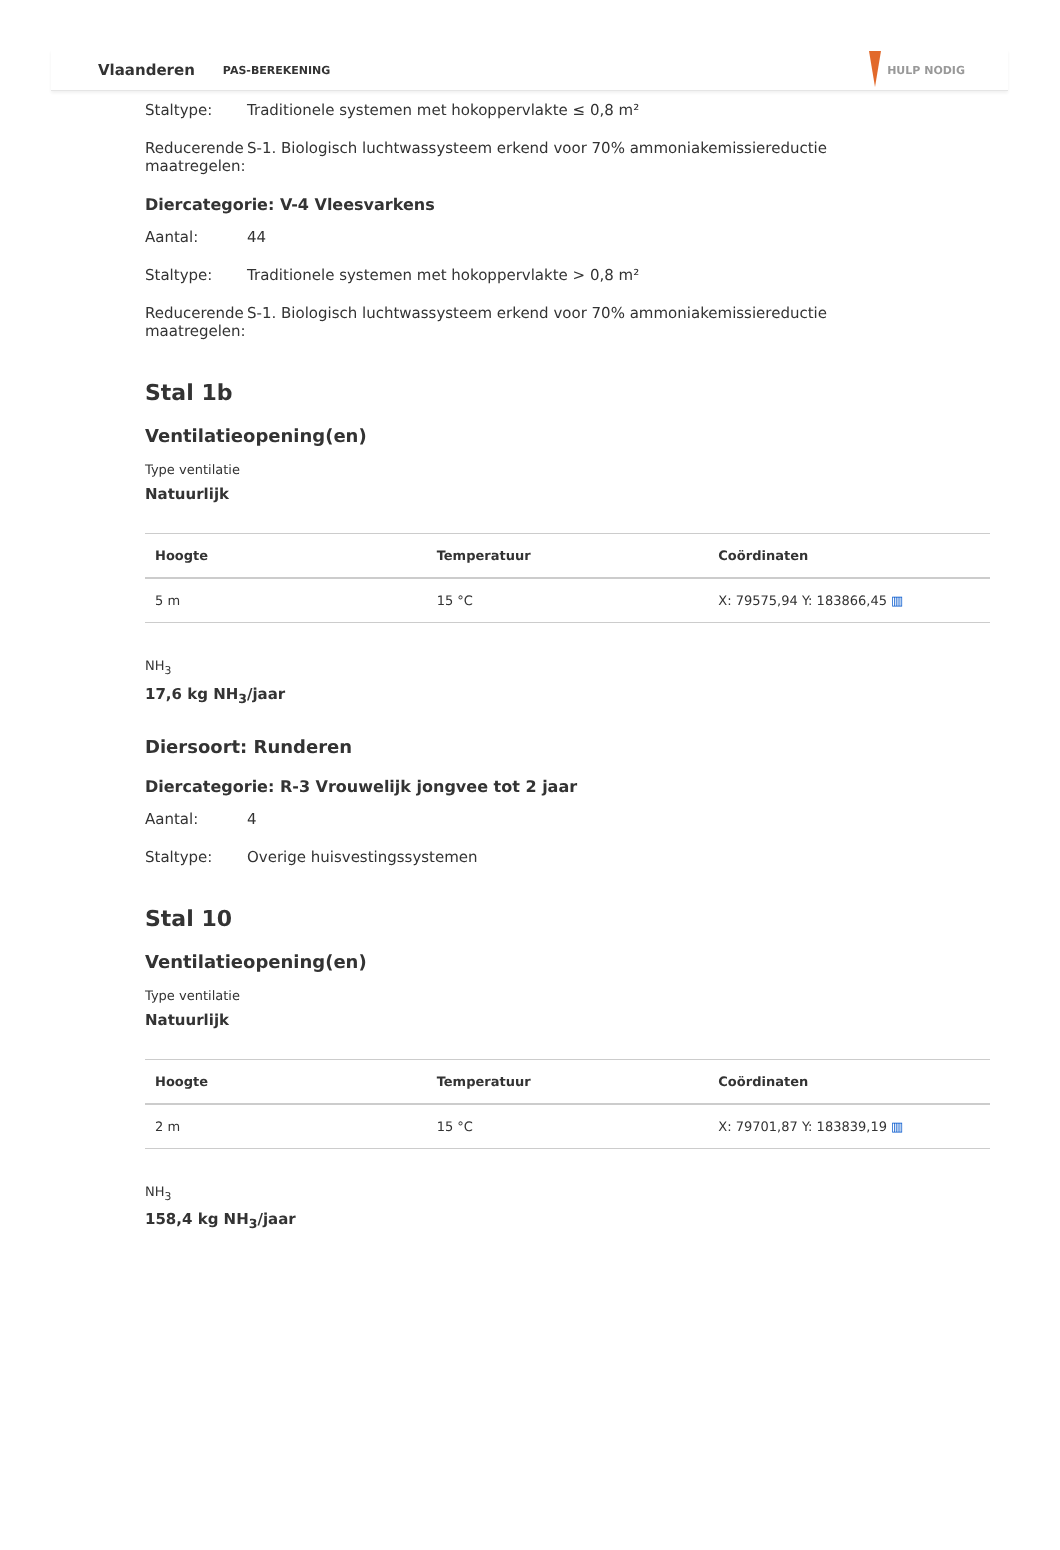Vlaanderen PAS-BEREKENING HULP NODIG
Staltype: Traditionele systemen met hokoppervlakte ≤ 0,8 m²
Reducerende maatregelen: S-1. Biologisch luchtwassysteem erkend voor 70% ammoniakemissiereductie
Diercategorie: V-4 Vleesvarkens
Aantal: 44
Staltype: Traditionele systemen met hokoppervlakte > 0,8 m²
Reducerende maatregelen: S-1. Biologisch luchtwassysteem erkend voor 70% ammoniakemissiereductie
Stal 1b
Ventilatieopening(en)
Type ventilatie
Natuurlijk
| Hoogte | Temperatuur | Coördinaten |
| --- | --- | --- |
| 5 m | 15 °C | X: 79575,94 Y: 183866,45 ▥ |
NH<sub>3</sub>
17,6 kg NH<sub>3</sub>/jaar
Diersoort: Runderen
Diercategorie: R-3 Vrouwelijk jongvee tot 2 jaar
Aantal: 4
Staltype: Overige huisvestingssystemen
Stal 10
Ventilatieopening(en)
Type ventilatie
Natuurlijk
| Hoogte | Temperatuur | Coördinaten |
| --- | --- | --- |
| 2 m | 15 °C | X: 79701,87 Y: 183839,19 ▥ |
NH<sub>3</sub>
158,4 kg NH<sub>3</sub>/jaar